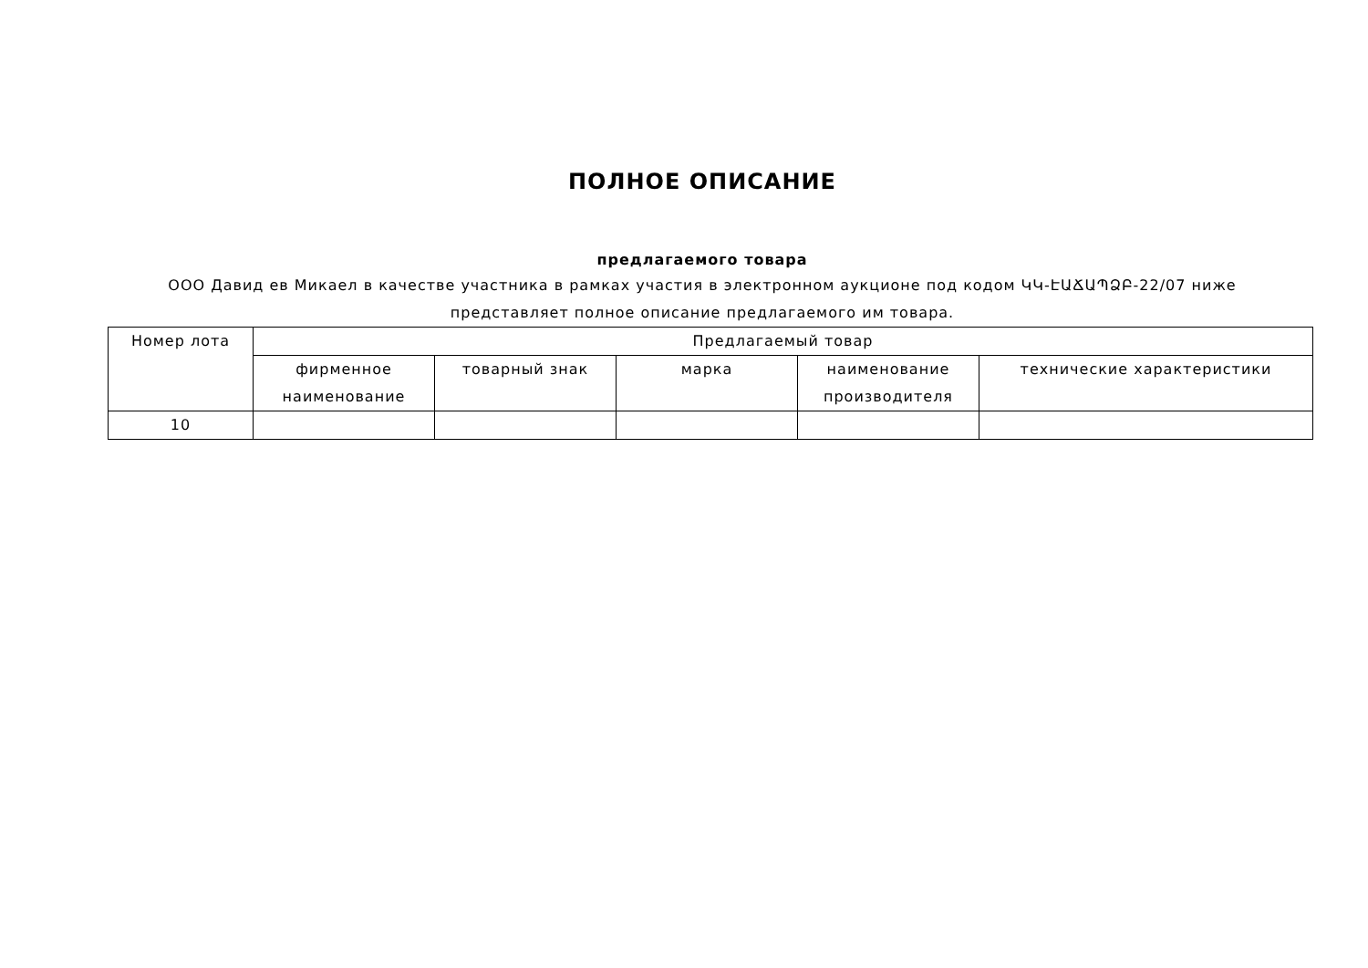ПОЛНОЕ ОПИСАНИЕ
предлагаемого товара
ООО Давид ев Микаел в качестве участника в рамках участия в электронном аукционе под кодом ԿԿ-ԷԱՃԱՊՁԲ-22/07 ниже представляет полное описание предлагаемого им товара.
| Номер лота | Предлагаемый товар | | | | |
| --- | --- | --- | --- | --- | --- |
| | фирменное наименование | товарный знак | марка | наименование производителя | технические характеристики |
| 10 | | | | | |